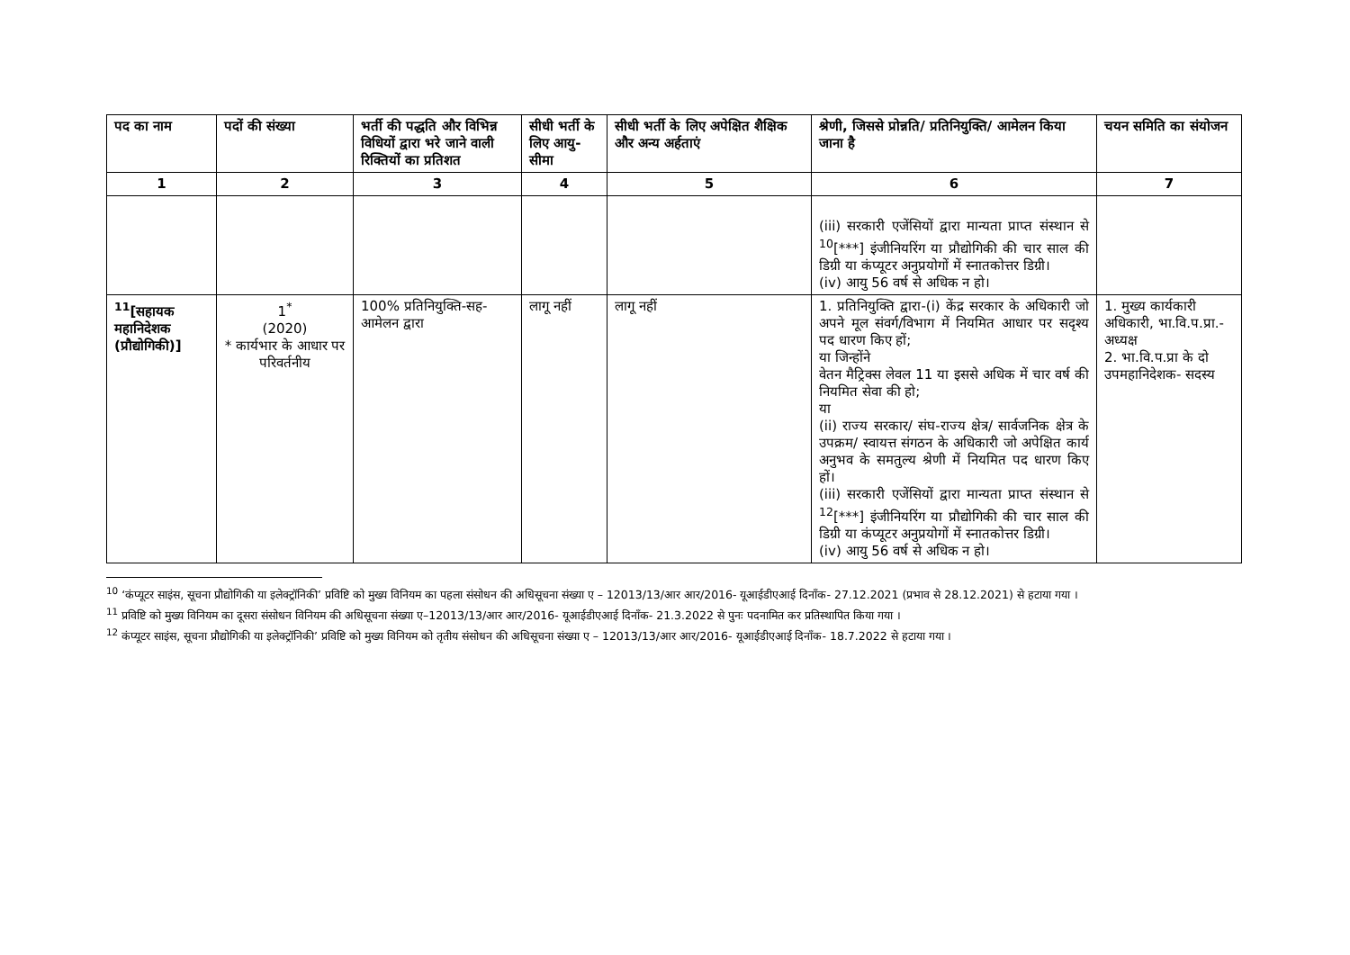| पद का नाम | पदों की संख्या | भर्ती की पद्धति और विभिन्न विधियों द्वारा भरे जाने वाली रिक्तियों का प्रतिशत | सीधी भर्ती के लिए आयु-सीमा | सीधी भर्ती के लिए अपेक्षित शैक्षिक और अन्य अर्हताएं | श्रेणी, जिससे प्रोन्नति/ प्रतिनियुक्ति/ आमेलन किया जाना है | चयन समिति का संयोजन |
| --- | --- | --- | --- | --- | --- | --- |
| 1 | 2 | 3 | 4 | 5 | 6 | 7 |
| | | | | | (iii) सरकारी एजेंसियों द्वारा मान्यता प्राप्त संस्थान से <sup>10</sup>[***] इंजीनियरिंग या प्रौद्योगिकी की चार साल की डिग्री या कंप्यूटर अनुप्रयोगों में स्नातकोत्तर डिग्री। (iv) आयु 56 वर्ष से अधिक न हो। | |
| <sup>11</sup> [सहायक महानिदेशक (प्रौद्योगिकी)] | 1<sup>*</sup> (2020) * कार्यभार के आधार पर परिवर्तनीय | 100% प्रतिनियुक्ति-सह-आमेलन द्वारा | लागू नहीं | लागू नहीं | 1. प्रतिनियुक्ति द्वारा-(i) केंद्र सरकार के अधिकारी जो अपने मूल संवर्ग/विभाग में नियमित आधार पर सदृश्य पद धारण किए हों; या जिन्होंने वेतन मैट्रिक्स लेवल 11 या इससे अधिक में चार वर्ष की नियमित सेवा की हो; या (ii) राज्य सरकार/ संघ-राज्य क्षेत्र/ सार्वजनिक क्षेत्र के उपक्रम/ स्वायत्त संगठन के अधिकारी जो अपेक्षित कार्य अनुभव के समतुल्य श्रेणी में नियमित पद धारण किए हों। (iii) सरकारी एजेंसियों द्वारा मान्यता प्राप्त संस्थान से <sup>12</sup>[***] इंजीनियरिंग या प्रौद्योगिकी की चार साल की डिग्री या कंप्यूटर अनुप्रयोगों में स्नातकोत्तर डिग्री। (iv) आयु 56 वर्ष से अधिक न हो। | 1. मुख्य कार्यकारी अधिकारी, भा.वि.प.प्रा.- अध्यक्ष 2. भा.वि.प.प्रा के दो उपमहानिदेशक- सदस्य |
<sup>10</sup> ‘कंप्यूटर साइंस, सूचना प्रौद्योगिकी या इलेक्ट्रॉनिकी’ प्रविष्टि को मुख्य विनियम का पहला संसोधन की अधिसूचना संख्या ए – 12013/13/आर आर/2016- यूआईडीएआई दिनाँक- 27.12.2021 (प्रभाव से 28.12.2021) से हटाया गया ।
<sup>11</sup> प्रविष्टि को मुख्य विनियम का दूसरा संसोधन विनियम की अधिसूचना संख्या ए–12013/13/आर आर/2016- यूआईडीएआई दिनाँक- 21.3.2022 से पुनः पदनामित कर प्रतिस्थापित किया गया ।
<sup>12</sup> कंप्यूटर साइंस, सूचना प्रौद्योगिकी या इलेक्ट्रॉनिकी’ प्रविष्टि को मुख्य विनियम को तृतीय संसोधन की अधिसूचना संख्या ए – 12013/13/आर आर/2016- यूआईडीएआई दिनाँक- 18.7.2022 से हटाया गया ।